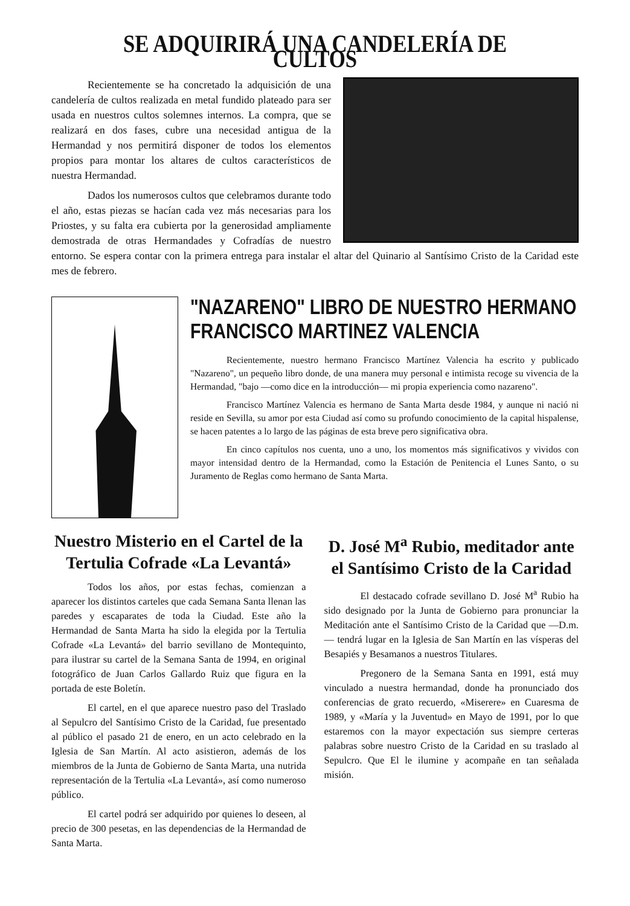SE ADQUIRIRÁ UNA CANDELERÍA DE CULTOS
Recientemente se ha concretado la adquisición de una candelería de cultos realizada en metal fundido plateado para ser usada en nuestros cultos solemnes internos. La compra, que se realizará en dos fases, cubre una necesidad antigua de la Hermandad y nos permitirá disponer de todos los elementos propios para montar los altares de cultos característicos de nuestra Hermandad.
Dados los numerosos cultos que celebramos durante todo el año, estas piezas se hacían cada vez más necesarias para los Priostes, y su falta era cubierta por la generosidad ampliamente demostrada de otras Hermandades y Cofradías de nuestro entorno. Se espera contar con la primera entrega para instalar el altar del Quinario al Santísimo Cristo de la Caridad este mes de febrero.
"NAZARENO" LIBRO DE NUESTRO HERMANO FRANCISCO MARTINEZ VALENCIA
Recientemente, nuestro hermano Francisco Martínez Valencia ha escrito y publicado "Nazareno", un pequeño libro donde, de una manera muy personal e intimista recoge su vivencia de la Hermandad, "bajo —como dice en la introducción— mi propia experiencia como nazareno".
Francisco Martínez Valencia es hermano de Santa Marta desde 1984, y aunque ni nació ni reside en Sevilla, su amor por esta Ciudad así como su profundo conocimiento de la capital hispalense, se hacen patentes a lo largo de las páginas de esta breve pero significativa obra.
En cinco capítulos nos cuenta, uno a uno, los momentos más significativos y vividos con mayor intensidad dentro de la Hermandad, como la Estación de Penitencia el Lunes Santo, o su Juramento de Reglas como hermano de Santa Marta.
Nuestro Misterio en el Cartel de la Tertulia Cofrade «La Levantá»
Todos los años, por estas fechas, comienzan a aparecer los distintos carteles que cada Semana Santa llenan las paredes y escaparates de toda la Ciudad. Este año la Hermandad de Santa Marta ha sido la elegida por la Tertulia Cofrade «La Levantá» del barrio sevillano de Montequinto, para ilustrar su cartel de la Semana Santa de 1994, en original fotográfico de Juan Carlos Gallardo Ruiz que figura en la portada de este Boletín.
El cartel, en el que aparece nuestro paso del Traslado al Sepulcro del Santísimo Cristo de la Caridad, fue presentado al público el pasado 21 de enero, en un acto celebrado en la Iglesia de San Martín. Al acto asistieron, además de los miembros de la Junta de Gobierno de Santa Marta, una nutrida representación de la Tertulia «La Levantá», así como numeroso público.
El cartel podrá ser adquirido por quienes lo deseen, al precio de 300 pesetas, en las dependencias de la Hermandad de Santa Marta.
D. José M<sup>a</sup> Rubio, meditador ante el Santísimo Cristo de la Caridad
El destacado cofrade sevillano D. José M<sup>a</sup> Rubio ha sido designado por la Junta de Gobierno para pronunciar la Meditación ante el Santísimo Cristo de la Caridad que —D.m.— tendrá lugar en la Iglesia de San Martín en las vísperas del Besapiés y Besamanos a nuestros Titulares.
Pregonero de la Semana Santa en 1991, está muy vinculado a nuestra hermandad, donde ha pronunciado dos conferencias de grato recuerdo, «Miserere» en Cuaresma de 1989, y «María y la Juventud» en Mayo de 1991, por lo que estaremos con la mayor expectación sus siempre certeras palabras sobre nuestro Cristo de la Caridad en su traslado al Sepulcro. Que El le ilumine y acompañe en tan señalada misión.